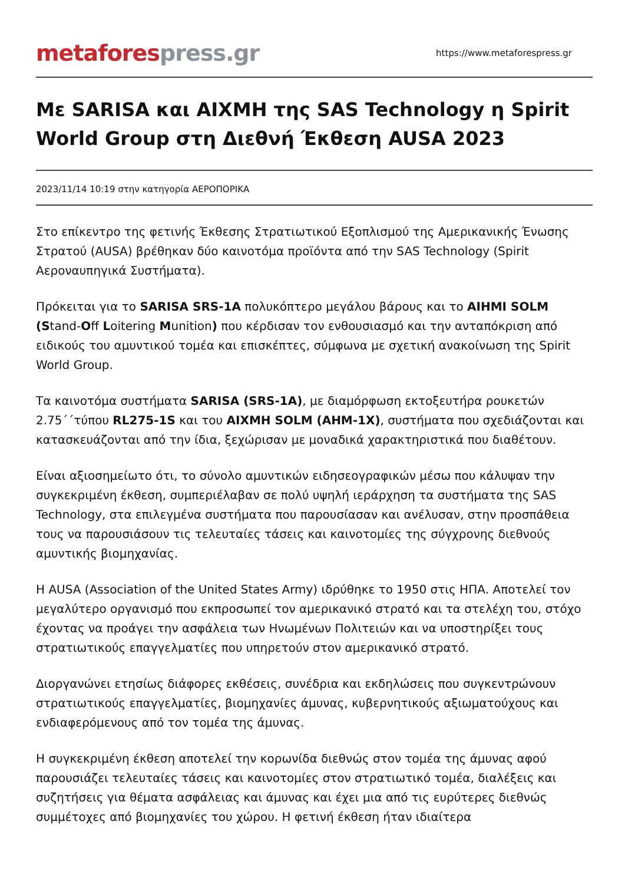metaforespress.gr
https://www.metaforespress.gr
Με SARISA και ΑΙΧΜΗ της SAS Technology η Spirit World Group στη Διεθνή Έκθεση AUSA 2023
2023/11/14 10:19 στην κατηγορία ΑΕΡΟΠΟΡΙΚΑ
Στο επίκεντρο της φετινής Έκθεσης Στρατιωτικού Εξοπλισμού της Αμερικανικής Ένωσης Στρατού (AUSA) βρέθηκαν δύο καινοτόμα προϊόντα από την SAS Technology (Spirit Αεροναυπηγικά Συστήματα).
Πρόκειται για το SARISA SRS-1A πολυκόπτερο μεγάλου βάρους και το AIHMI SOLM (Stand-Off Loitering Munition) που κέρδισαν τον ενθουσιασμό και την ανταπόκριση από ειδικούς του αμυντικού τομέα και επισκέπτες, σύμφωνα με σχετική ανακοίνωση της Spirit World Group.
Τα καινοτόμα συστήματα SARISA (SRS-1A), με διαμόρφωση εκτοξευτήρα ρουκετών 2.75΄΄τύπου RL275-1S και του ΑΙΧΜΗ SOLM (AHM-1X), συστήματα που σχεδιάζονται και κατασκευάζονται από την ίδια, ξεχώρισαν με μοναδικά χαρακτηριστικά που διαθέτουν.
Είναι αξιοσημείωτο ότι, το σύνολο αμυντικών ειδησεογραφικών μέσω που κάλυψαν την συγκεκριμένη έκθεση, συμπεριέλαβαν σε πολύ υψηλή ιεράρχηση τα συστήματα της SAS Technology, στα επιλεγμένα συστήματα που παρουσίασαν και ανέλυσαν, στην προσπάθεια τους να παρουσιάσουν τις τελευταίες τάσεις και καινοτομίες της σύγχρονης διεθνούς αμυντικής βιομηχανίας.
Η AUSA (Association of the United States Army) ιδρύθηκε το 1950 στις ΗΠΑ. Αποτελεί τον μεγαλύτερο οργανισμό που εκπροσωπεί τον αμερικανικό στρατό και τα στελέχη του, στόχο έχοντας να προάγει την ασφάλεια των Ηνωμένων Πολιτειών και να υποστηρίξει τους στρατιωτικούς επαγγελματίες που υπηρετούν στον αμερικανικό στρατό.
Διοργανώνει ετησίως διάφορες εκθέσεις, συνέδρια και εκδηλώσεις που συγκεντρώνουν στρατιωτικούς επαγγελματίες, βιομηχανίες άμυνας, κυβερνητικούς αξιωματούχους και ενδιαφερόμενους από τον τομέα της άμυνας.
Η συγκεκριμένη έκθεση αποτελεί την κορωνίδα διεθνώς στον τομέα της άμυνας αφού παρουσιάζει τελευταίες τάσεις και καινοτομίες στον στρατιωτικό τομέα, διαλέξεις και συζητήσεις για θέματα ασφάλειας και άμυνας και έχει μια από τις ευρύτερες διεθνώς συμμέτοχες από βιομηχανίες του χώρου. Η φετινή έκθεση ήταν ιδιαίτερα